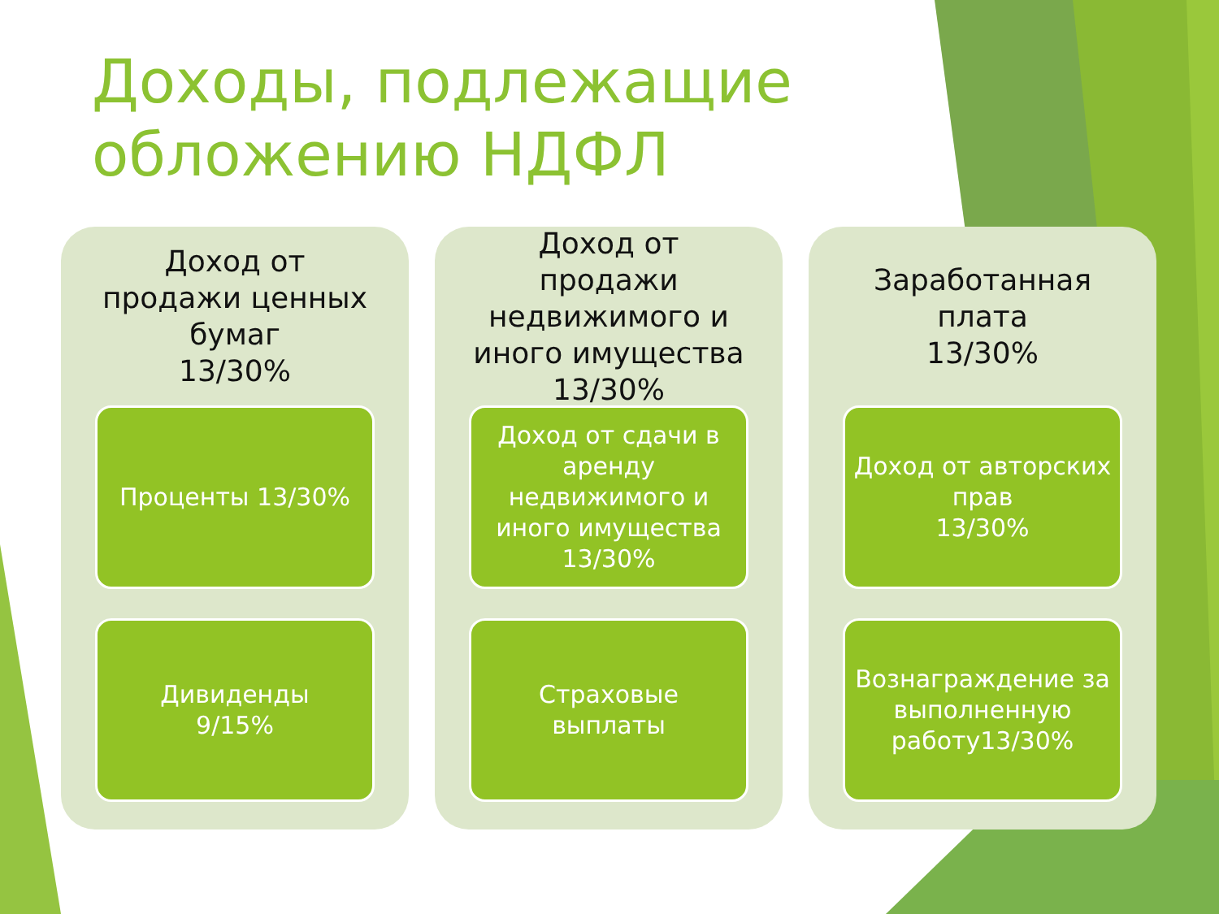Доходы, подлежащие
обложению НДФЛ
Доход от продажи ценных бумаг
13/30%
Проценты 13/30%
Дивиденды
9/15%
Доход от продажи недвижимого и иного имущества
13/30%
Доход от сдачи в аренду недвижимого и иного имущества
13/30%
Страховые выплаты
Заработанная плата
13/30%
Доход от авторских прав
13/30%
Вознаграждение за выполненную работу13/30%